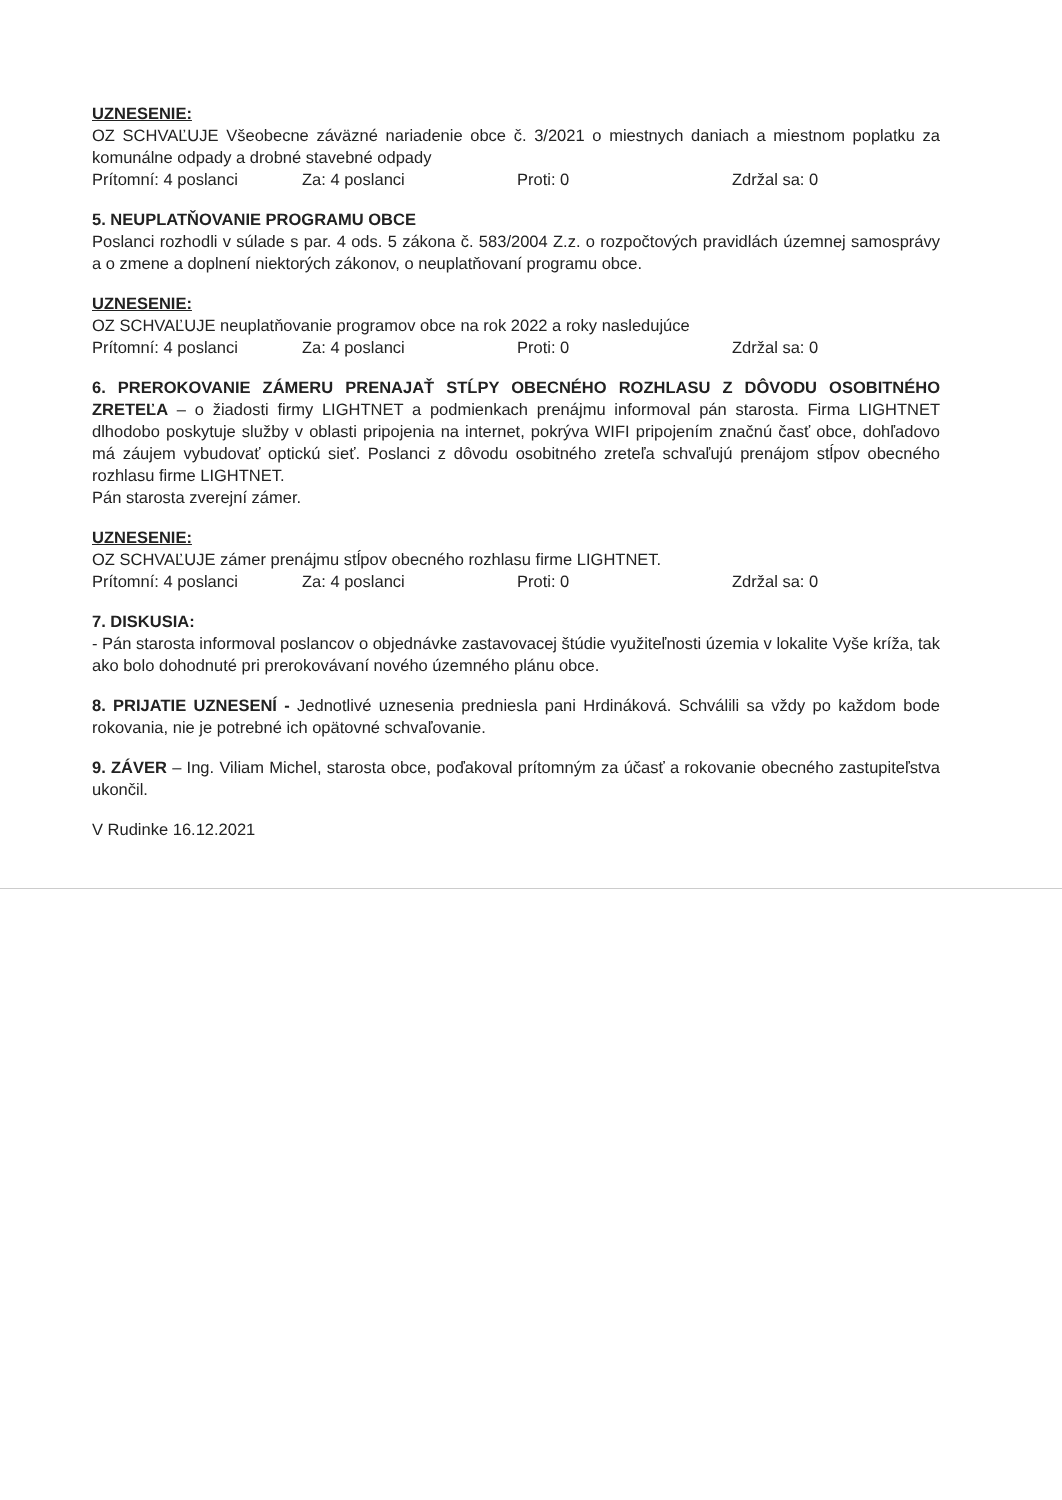UZNESENIE:
OZ SCHVAĽUJE Všeobecne záväzné nariadenie obce č. 3/2021 o miestnych daniach a miestnom poplatku za komunálne odpady a drobné stavebné odpady
Prítomní: 4 poslanci Za: 4 poslanci Proti: 0 Zdržal sa: 0
5. NEUPLATŇOVANIE PROGRAMU OBCE
Poslanci rozhodli v súlade s par. 4 ods. 5 zákona č. 583/2004 Z.z. o rozpočtových pravidlách územnej samosprávy a o zmene a doplnení niektorých zákonov, o neuplatňovaní programu obce.
UZNESENIE:
OZ SCHVAĽUJE neuplatňovanie programov obce na rok 2022 a roky nasledujúce
Prítomní: 4 poslanci Za: 4 poslanci Proti: 0 Zdržal sa: 0
6. PREROKOVANIE ZÁMERU PRENAJAŤ STĹPY OBECNÉHO ROZHLASU Z DÔVODU OSOBITNÉHO ZRETEĽA – o žiadosti firmy LIGHTNET a podmienkach prenájmu informoval pán starosta. Firma LIGHTNET dlhodobo poskytuje služby v oblasti pripojenia na internet, pokrýva WIFI pripojením značnú časť obce, dohľadovo má záujem vybudovať optickú sieť. Poslanci z dôvodu osobitného zreteľa schvaľujú prenájom stĺpov obecného rozhlasu firme LIGHTNET.
Pán starosta zverejní zámer.
UZNESENIE:
OZ SCHVAĽUJE zámer prenájmu stĺpov obecného rozhlasu firme LIGHTNET.
Prítomní: 4 poslanci Za: 4 poslanci Proti: 0 Zdržal sa: 0
7. DISKUSIA:
- Pán starosta informoval poslancov o objednávke zastavovacej štúdie využiteľnosti územia v lokalite Vyše kríža, tak ako bolo dohodnuté pri prerokovávaní nového územného plánu obce.
8. PRIJATIE UZNESENÍ - Jednotlivé uznesenia predniesla pani Hrdináková. Schválili sa vždy po každom bode rokovania, nie je potrebné ich opätovné schvaľovanie.
9. ZÁVER – Ing. Viliam Michel, starosta obce, poďakoval prítomným za účasť a rokovanie obecného zastupiteľstva ukončil.
V Rudinke 16.12.2021